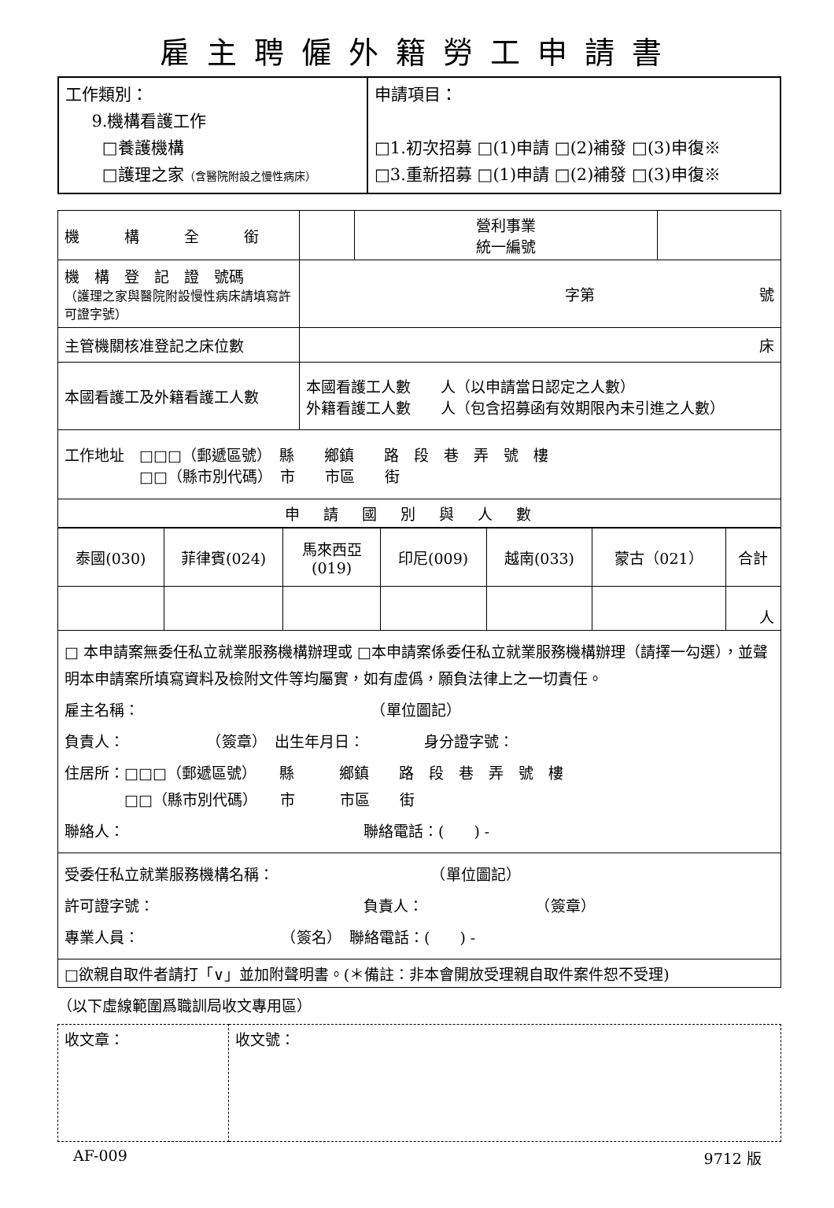雇主聘僱外籍勞工申請書
| 工作類別： 9.機構看護工作 □養護機構 □護理之家 （含醫院附設之慢性病床） | 申請項目： □1.初次招募 □(1)申請 □(2)補發 □(3)申復※ □3.重新招募 □(1)申請 □(2)補發 □(3)申復※ |
| 機 構 全 銜 | | 營利事業 統一編號 | |
| 機 構 登 記 證 號碼 （護理之家與醫院附設慢性病床請填寫許可證字號） | 字第 號 | | |
| 主管機關核准登記之床位數 | 床 | | |
| 本國看護工及外籍看護工人數 | 本國看護工人數 人（以申請當日認定之人數） 外籍看護工人數 人（包含招募函有效期限內未引進之人數） | | |
| 工作地址 □□□（郵遞區號） 縣 鄉鎮 路 段 巷 弄 號 樓 □□（縣市別代碼） 市 市區 街 | | | |
| 申請國別與人數 | | | |
| 泰國(030) | 菲律賓(024) | 馬來西亞 (019) | 印尼(009) | 越南(033) | 蒙古（021） | 合計 |
| | | | | | | 人 |
| □ 本申請案無委任私立就業服務機構辦理或 □本申請案係委任私立就業服務機構辦理（請擇一勾選），並聲明本申請案所填寫資料及檢附文件等均屬實，如有虛僞，願負法律上之一切責任。 雇主名稱： （單位圖記） 負責人： （簽章） 出生年月日： 身分證字號： 住居所：□□□（郵遞區號） 縣 鄉鎮 路 段 巷 弄 號 樓 □□（縣市別代碼） 市 市區 街 聯絡人： 聯絡電話：( ) - | | | | | | |
| 受委任私立就業服務機構名稱： （單位圖記） 許可證字號： 負責人： （簽章） 專業人員： （簽名） 聯絡電話：( ) - | | | | | | |
| □欲親自取件者請打「∨」並加附聲明書。(＊備註：非本會開放受理親自取件案件恕不受理) | | | | | | |
（以下虛線範圍爲職訓局收文專用區）
| 收文章： | 收文號： |
AF-009 9712 版